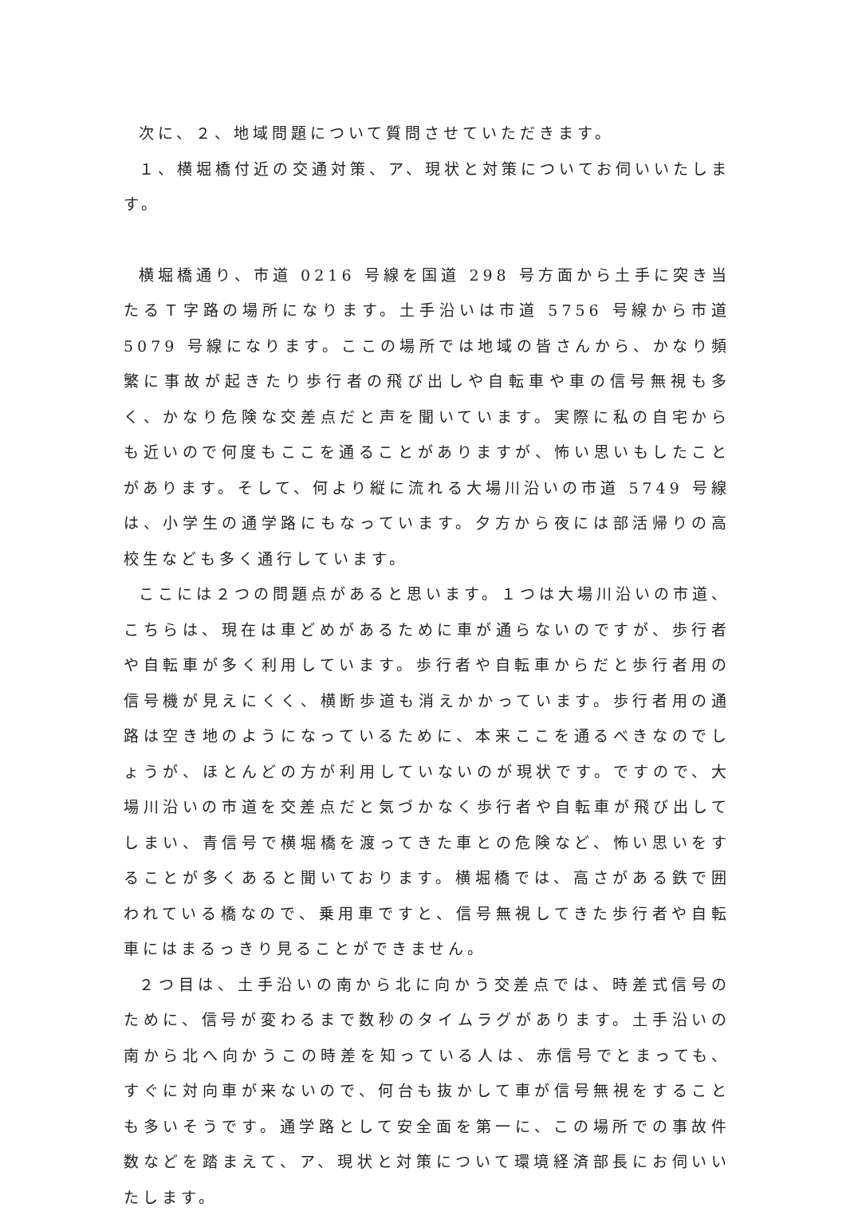次に、２、地域問題について質問させていただきます。
１、横堀橋付近の交通対策、ア、現状と対策についてお伺いいたします。
横堀橋通り、市道 0216 号線を国道 298 号方面から土手に突き当たるＴ字路の場所になります。土手沿いは市道 5756 号線から市道 5079 号線になります。ここの場所では地域の皆さんから、かなり頻繁に事故が起きたり歩行者の飛び出しや自転車や車の信号無視も多く、かなり危険な交差点だと声を聞いています。実際に私の自宅からも近いので何度もここを通ることがありますが、怖い思いもしたことがあります。そして、何より縦に流れる大場川沿いの市道 5749 号線は、小学生の通学路にもなっています。夕方から夜には部活帰りの高校生なども多く通行しています。
ここには２つの問題点があると思います。１つは大場川沿いの市道、こちらは、現在は車どめがあるために車が通らないのですが、歩行者や自転車が多く利用しています。歩行者や自転車からだと歩行者用の信号機が見えにくく、横断歩道も消えかかっています。歩行者用の通路は空き地のようになっているために、本来ここを通るべきなのでしょうが、ほとんどの方が利用していないのが現状です。ですので、大場川沿いの市道を交差点だと気づかなく歩行者や自転車が飛び出してしまい、青信号で横堀橋を渡ってきた車との危険など、怖い思いをすることが多くあると聞いております。横堀橋では、高さがある鉄で囲われている橋なので、乗用車ですと、信号無視してきた歩行者や自転車にはまるっきり見ることができません。
２つ目は、土手沿いの南から北に向かう交差点では、時差式信号のために、信号が変わるまで数秒のタイムラグがあります。土手沿いの南から北へ向かうこの時差を知っている人は、赤信号でとまっても、すぐに対向車が来ないので、何台も抜かして車が信号無視をすることも多いそうです。通学路として安全面を第一に、この場所での事故件数などを踏まえて、ア、現状と対策について環境経済部長にお伺いいたします。